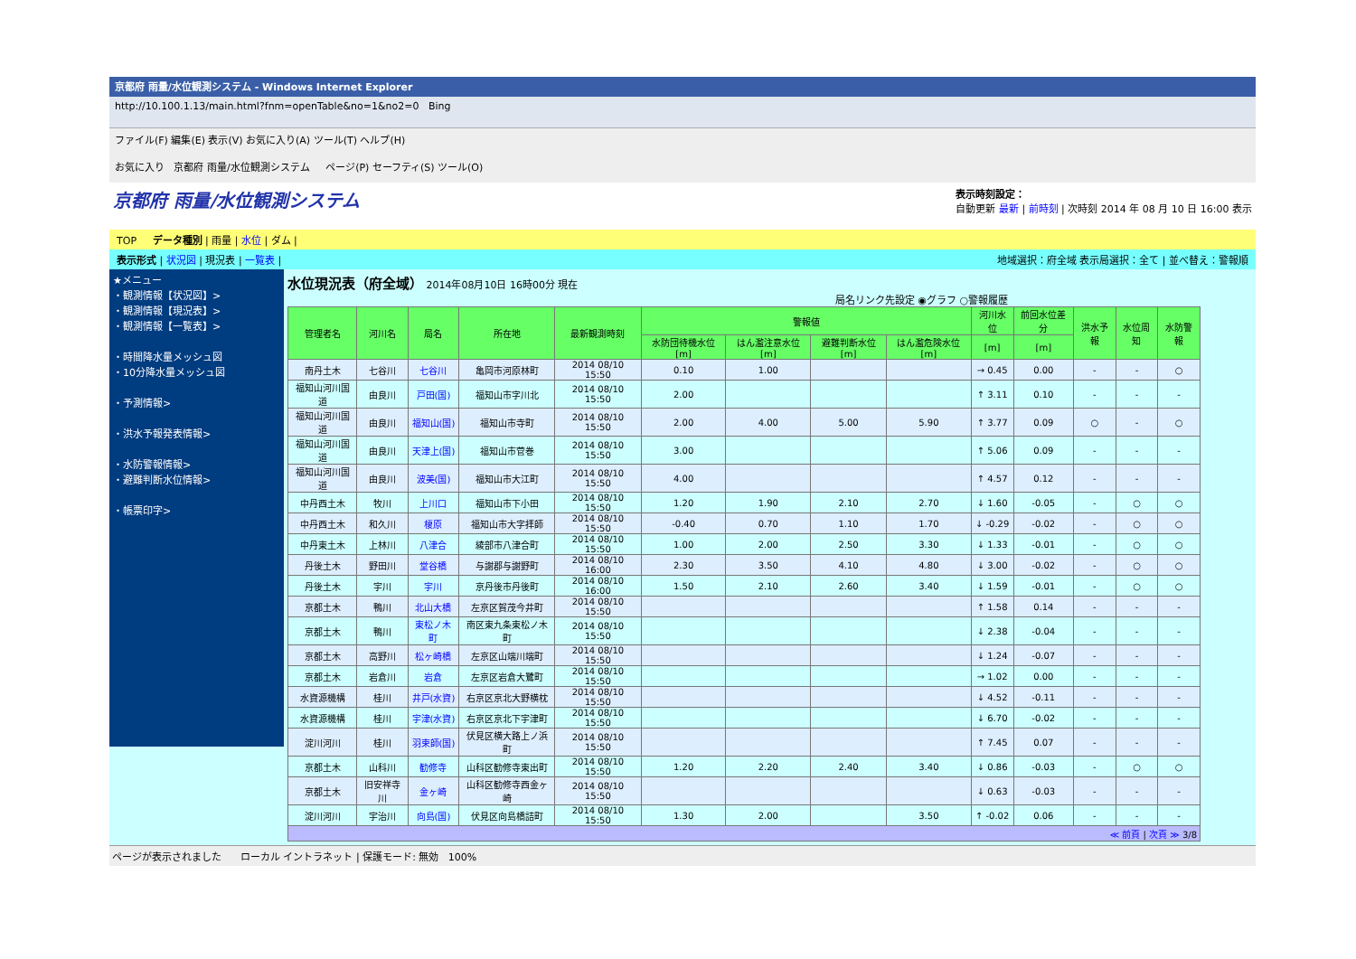京都府 雨量/水位観測システム - Windows Internet Explorer
http://10.100.1.13/main.html?fnm=openTable&no=1&no2=0 Bing
ファイル(F) 編集(E) 表示(V) お気に入り(A) ツール(T) ヘルプ(H)
お気に入り 京都府 雨量/水位観測システム ページ(P) セーフティ(S) ツール(O)
京都府 雨量/水位観測システム
表示時刻設定：
自動更新 最新 | 前時刻 | 次時刻 2014 年 08 月 10 日 16:00 表示
TOP データ種別 | 雨量 | 水位 | ダム |
表示形式 | 状況図 | 現況表 | 一覧表 | 地域選択：府全域 表示局選択：全て | 並べ替え：警報順
★メニュー
・観測情報【状況図】>
・観測情報【現況表】>
・観測情報【一覧表】>
・時間降水量メッシュ図
・10分降水量メッシュ図
・予測情報>
・洪水予報発表情報>
・水防警報情報>
・避難判断水位情報>
・帳票印字>
水位現況表（府全域） 2014年08月10日 16時00分 現在
局名リンク先設定 ◉グラフ ○警報履歴
| 管理者名 | 河川名 | 局名 | 所在地 | 最新観測時刻 | 警報値 | | | | 河川水位 | 前回水位差分 | 洪水予報 | 水位周知 | 水防警報 |
| --- | --- | --- | --- | --- | --- | --- | --- | --- | --- | --- | --- | --- | --- |
| | | | | | 水防団待機水位[m] | はん濫注意水位[m] | 避難判断水位[m] | はん濫危険水位[m] | [m] | [m] | | | |
| 南丹土木 | 七谷川 | 七谷川 | 亀岡市河原林町 | 2014 08/10 15:50 | 0.10 | 1.00 | | | → 0.45 | 0.00 | - | - | ○ |
| 福知山河川国道 | 由良川 | 戸田(国) | 福知山市字川北 | 2014 08/10 15:50 | 2.00 | | | | ↑ 3.11 | 0.10 | - | - | - |
| 福知山河川国道 | 由良川 | 福知山(国) | 福知山市寺町 | 2014 08/10 15:50 | 2.00 | 4.00 | 5.00 | 5.90 | ↑ 3.77 | 0.09 | ○ | - | ○ |
| 福知山河川国道 | 由良川 | 天津上(国) | 福知山市菅巻 | 2014 08/10 15:50 | 3.00 | | | | ↑ 5.06 | 0.09 | - | - | - |
| 福知山河川国道 | 由良川 | 波美(国) | 福知山市大江町 | 2014 08/10 15:50 | 4.00 | | | | ↑ 4.57 | 0.12 | - | - | - |
| 中丹西土木 | 牧川 | 上川口 | 福知山市下小田 | 2014 08/10 15:50 | 1.20 | 1.90 | 2.10 | 2.70 | ↓ 1.60 | -0.05 | - | ○ | ○ |
| 中丹西土木 | 和久川 | 榎原 | 福知山市大字拝師 | 2014 08/10 15:50 | -0.40 | 0.70 | 1.10 | 1.70 | ↓ -0.29 | -0.02 | - | ○ | ○ |
| 中丹東土木 | 上林川 | 八津合 | 綾部市八津合町 | 2014 08/10 15:50 | 1.00 | 2.00 | 2.50 | 3.30 | ↓ 1.33 | -0.01 | - | ○ | ○ |
| 丹後土木 | 野田川 | 堂谷橋 | 与謝郡与謝野町 | 2014 08/10 16:00 | 2.30 | 3.50 | 4.10 | 4.80 | ↓ 3.00 | -0.02 | - | ○ | ○ |
| 丹後土木 | 宇川 | 宇川 | 京丹後市丹後町 | 2014 08/10 16:00 | 1.50 | 2.10 | 2.60 | 3.40 | ↓ 1.59 | -0.01 | - | ○ | ○ |
| 京都土木 | 鴨川 | 北山大橋 | 左京区賀茂今井町 | 2014 08/10 15:50 | | | | | ↑ 1.58 | 0.14 | - | - | - |
| 京都土木 | 鴨川 | 東松ノ木町 | 南区東九条東松ノ木町 | 2014 08/10 15:50 | | | | | ↓ 2.38 | -0.04 | - | - | - |
| 京都土木 | 高野川 | 松ヶ崎橋 | 左京区山端川端町 | 2014 08/10 15:50 | | | | | ↓ 1.24 | -0.07 | - | - | - |
| 京都土木 | 岩倉川 | 岩倉 | 左京区岩倉大鷺町 | 2014 08/10 15:50 | | | | | → 1.02 | 0.00 | - | - | - |
| 水資源機構 | 桂川 | 井戸(水資) | 右京区京北大野横枕 | 2014 08/10 15:50 | | | | | ↓ 4.52 | -0.11 | - | - | - |
| 水資源機構 | 桂川 | 宇津(水資) | 右京区京北下宇津町 | 2014 08/10 15:50 | | | | | ↓ 6.70 | -0.02 | - | - | - |
| 淀川河川 | 桂川 | 羽束師(国) | 伏見区横大路上ノ浜町 | 2014 08/10 15:50 | | | | | ↑ 7.45 | 0.07 | - | - | - |
| 京都土木 | 山科川 | 勧修寺 | 山科区勧修寺東出町 | 2014 08/10 15:50 | 1.20 | 2.20 | 2.40 | 3.40 | ↓ 0.86 | -0.03 | - | ○ | ○ |
| 京都土木 | 旧安祥寺川 | 金ヶ崎 | 山科区勧修寺西金ヶ崎 | 2014 08/10 15:50 | | | | | ↓ 0.63 | -0.03 | - | - | - |
| 淀川河川 | 宇治川 | 向島(国) | 伏見区向島橋詰町 | 2014 08/10 15:50 | 1.30 | 2.00 | | 3.50 | ↑ -0.02 | 0.06 | - | - | - |
| ≪ 前頁 / 次頁 ≫ 3/8 | | | | | | | | | | | | | |
ページが表示されました ローカル イントラネット | 保護モード: 無効 100%